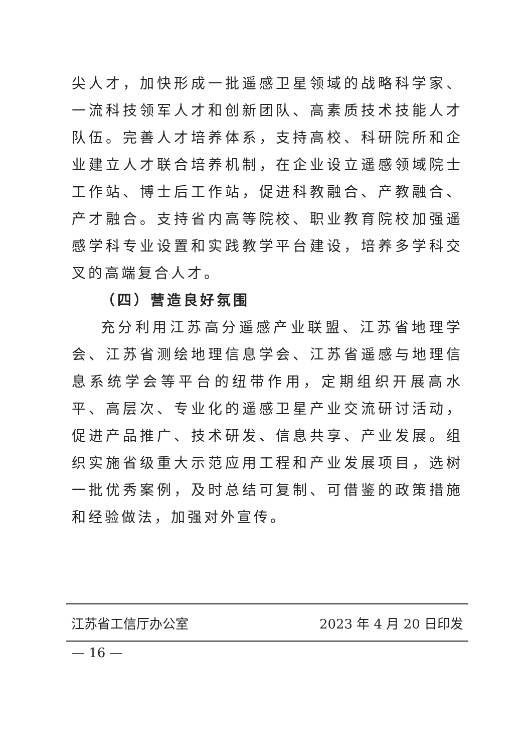尖人才，加快形成一批遥感卫星领域的战略科学家、一流科技领军人才和创新团队、高素质技术技能人才队伍。完善人才培养体系，支持高校、科研院所和企业建立人才联合培养机制，在企业设立遥感领域院士工作站、博士后工作站，促进科教融合、产教融合、产才融合。支持省内高等院校、职业教育院校加强遥感学科专业设置和实践教学平台建设，培养多学科交叉的高端复合人才。
（四）营造良好氛围
充分利用江苏高分遥感产业联盟、江苏省地理学会、江苏省测绘地理信息学会、江苏省遥感与地理信息系统学会等平台的纽带作用，定期组织开展高水平、高层次、专业化的遥感卫星产业交流研讨活动，促进产品推广、技术研发、信息共享、产业发展。组织实施省级重大示范应用工程和产业发展项目，选树一批优秀案例，及时总结可复制、可借鉴的政策措施和经验做法，加强对外宣传。
江苏省工信厅办公室 2023 年 4 月 20 日印发
— 16 —